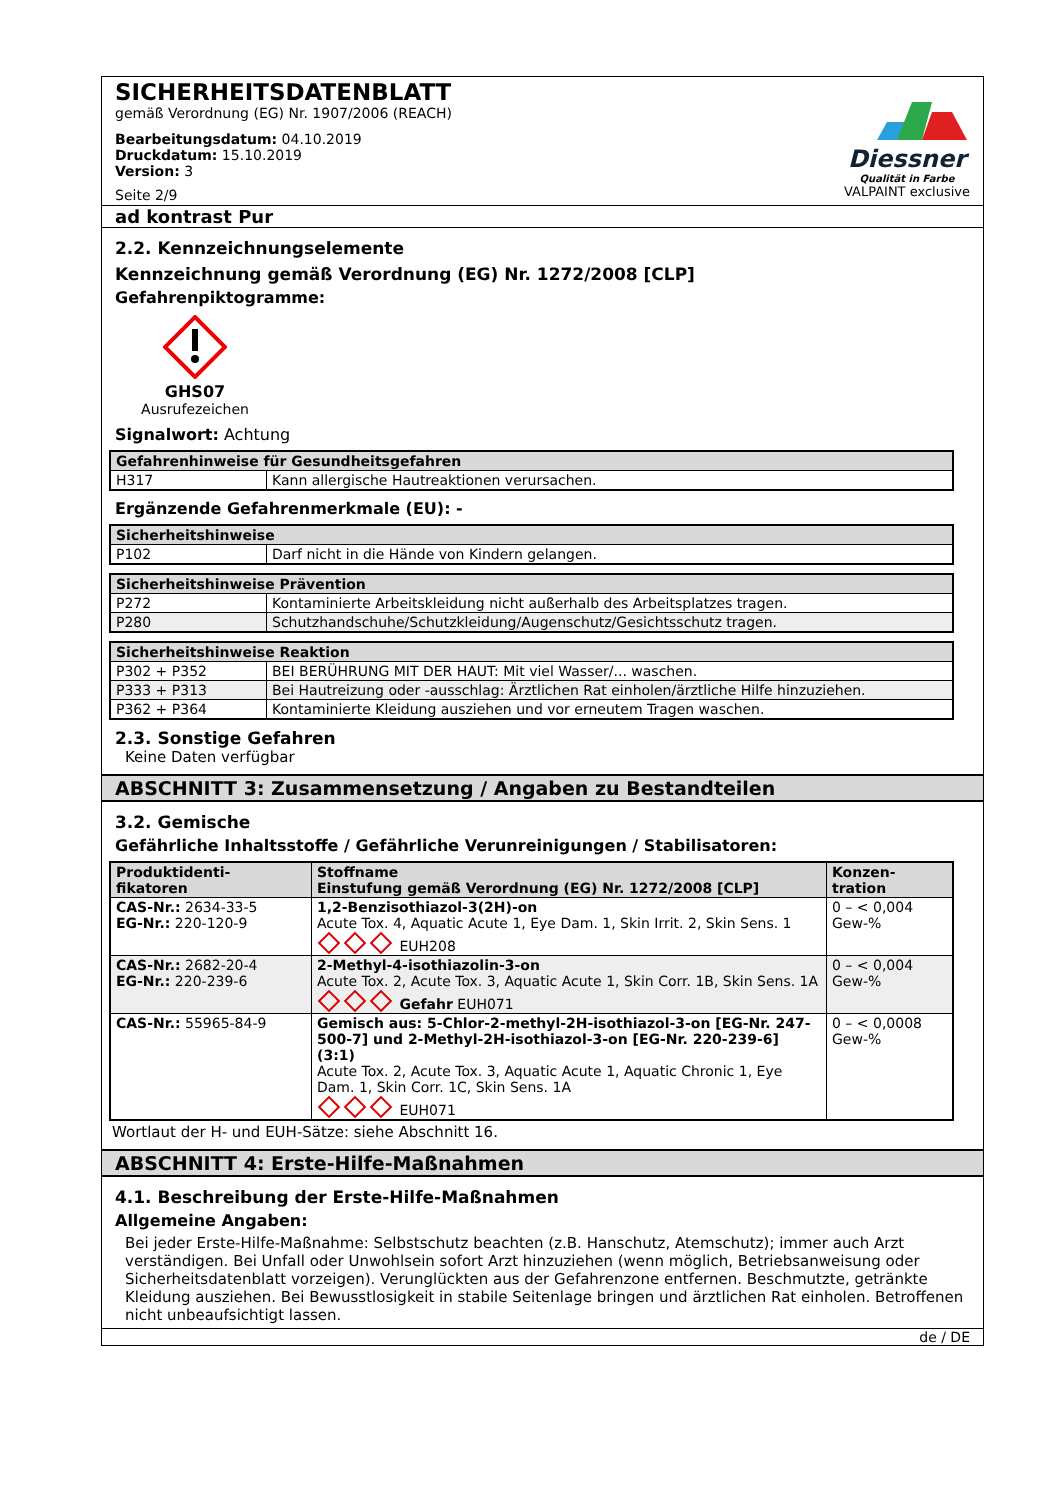SICHERHEITSDATENBLATT
gemäß Verordnung (EG) Nr. 1907/2006 (REACH)
Bearbeitungsdatum: 04.10.2019
Druckdatum: 15.10.2019
Version: 3
Seite 2/9
Diessner
Qualität in Farbe
VALPAINT exclusive
ad kontrast Pur
2.2. Kennzeichnungselemente
Kennzeichnung gemäß Verordnung (EG) Nr. 1272/2008 [CLP]
Gefahrenpiktogramme:
GHS07
Ausrufezeichen
Signalwort: Achtung
| Gefahrenhinweise für Gesundheitsgefahren | |
| --- | --- |
| H317 | Kann allergische Hautreaktionen verursachen. |
Ergänzende Gefahrenmerkmale (EU): -
| Sicherheitshinweise | |
| --- | --- |
| P102 | Darf nicht in die Hände von Kindern gelangen. |
| Sicherheitshinweise Prävention | |
| --- | --- |
| P272 | Kontaminierte Arbeitskleidung nicht außerhalb des Arbeitsplatzes tragen. |
| P280 | Schutzhandschuhe/Schutzkleidung/Augenschutz/Gesichtsschutz tragen. |
| Sicherheitshinweise Reaktion | |
| --- | --- |
| P302 + P352 | BEI BERÜHRUNG MIT DER HAUT: Mit viel Wasser/... waschen. |
| P333 + P313 | Bei Hautreizung oder -ausschlag: Ärztlichen Rat einholen/ärztliche Hilfe hinzuziehen. |
| P362 + P364 | Kontaminierte Kleidung ausziehen und vor erneutem Tragen waschen. |
2.3. Sonstige Gefahren
Keine Daten verfügbar
ABSCHNITT 3: Zusammensetzung / Angaben zu Bestandteilen
3.2. Gemische
Gefährliche Inhaltsstoffe / Gefährliche Verunreinigungen / Stabilisatoren:
| Produktidenti- fikatoren | Stoffname Einstufung gemäß Verordnung (EG) Nr. 1272/2008 [CLP] | Konzen- tration |
| --- | --- | --- |
| CAS-Nr.: 2634-33-5 EG-Nr.: 220-120-9 | 1,2-Benzisothiazol-3(2H)-on Acute Tox. 4, Aquatic Acute 1, Eye Dam. 1, Skin Irrit. 2, Skin Sens. 1 EUH208 | 0 – < 0,004 Gew-% |
| CAS-Nr.: 2682-20-4 EG-Nr.: 220-239-6 | 2-Methyl-4-isothiazolin-3-on Acute Tox. 2, Acute Tox. 3, Aquatic Acute 1, Skin Corr. 1B, Skin Sens. 1A Gefahr EUH071 | 0 – < 0,004 Gew-% |
| CAS-Nr.: 55965-84-9 | Gemisch aus: 5-Chlor-2-methyl-2H-isothiazol-3-on [EG-Nr. 247-500-7] und 2-Methyl-2H-isothiazol-3-on [EG-Nr. 220-239-6] (3:1) Acute Tox. 2, Acute Tox. 3, Aquatic Acute 1, Aquatic Chronic 1, Eye Dam. 1, Skin Corr. 1C, Skin Sens. 1A EUH071 | 0 – < 0,0008 Gew-% |
Wortlaut der H- und EUH-Sätze: siehe Abschnitt 16.
ABSCHNITT 4: Erste-Hilfe-Maßnahmen
4.1. Beschreibung der Erste-Hilfe-Maßnahmen
Allgemeine Angaben:
Bei jeder Erste-Hilfe-Maßnahme: Selbstschutz beachten (z.B. Hanschutz, Atemschutz); immer auch Arzt verständigen. Bei Unfall oder Unwohlsein sofort Arzt hinzuziehen (wenn möglich, Betriebsanweisung oder Sicherheitsdatenblatt vorzeigen). Verunglückten aus der Gefahrenzone entfernen. Beschmutzte, getränkte Kleidung ausziehen. Bei Bewusstlosigkeit in stabile Seitenlage bringen und ärztlichen Rat einholen. Betroffenen nicht unbeaufsichtigt lassen.
de / DE